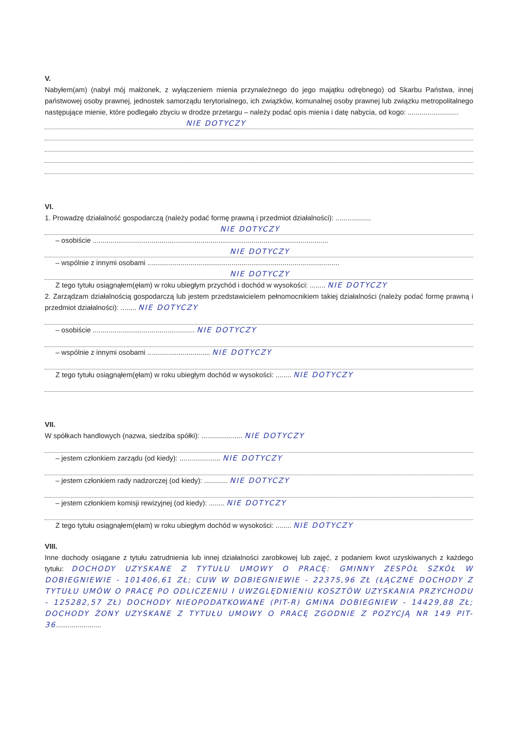V.
Nabyłem(am) (nabył mój małżonek, z wyłączeniem mienia przynależnego do jego majątku odrębnego) od Skarbu Państwa, innej państwowej osoby prawnej, jednostek samorządu terytorialnego, ich związków, komunalnej osoby prawnej lub związku metropolitalnego następujące mienie, które podlegało zbyciu w drodze przetargu – należy podać opis mienia i datę nabycia, od kogo: ..........................
NIE DOTYCZY
VI.
1. Prowadzę działalność gospodarczą (należy podać formę prawną i przedmiot działalności): ..................
NIE DOTYCZY
– osobiście ........................................................................................................................
NIE DOTYCZY
– wspólnie z innymi osobami ..................................................................................................
NIE DOTYCZY
Z tego tytułu osiągnąłem(ęłam) w roku ubiegłym przychód i dochód w wysokości: ........ NIE DOTYCZY
2. Zarządzam działalnością gospodarczą lub jestem przedstawicielem pełnomocnikiem takiej działalności (należy podać formę prawną i przedmiot działalności): ........ NIE DOTYCZY
– osobiście .................................................... NIE DOTYCZY
– wspólnie z innymi osobami ................................ NIE DOTYCZY
Z tego tytułu osiągnąłem(ęłam) w roku ubiegłym dochód w wysokości: ........ NIE DOTYCZY
VII.
W spółkach handlowych (nazwa, siedziba spółki): ..................... NIE DOTYCZY
– jestem członkiem zarządu (od kiedy): ..................... NIE DOTYCZY
– jestem członkiem rady nadzorczej (od kiedy): ............ NIE DOTYCZY
– jestem członkiem komisji rewizyjnej (od kiedy): ........ NIE DOTYCZY
Z tego tytułu osiągnąłem(ęłam) w roku ubiegłym dochód w wysokości: ........ NIE DOTYCZY
VIII.
Inne dochody osiągane z tytułu zatrudnienia lub innej działalności zarobkowej lub zajęć, z podaniem kwot uzyskiwanych z każdego tytułu: DOCHODY UZYSKANE Z TYTUŁU UMOWY O PRACĘ: GMINNY ZESPÓŁ SZKÓŁ W DOBIEGNIEWIE - 101406,61 ZŁ; CUW W DOBIEGNIEWIE - 22375,96 ZŁ (ŁĄCZNE DOCHODY Z TYTUŁU UMÓW O PRACĘ PO ODLICZENIU I UWZGLĘDNIENIU KOSZTÓW UZYSKANIA PRZYCHODU - 125282,57 ZŁ) DOCHODY NIEOPODATKOWANE (PIT-R) GMINA DOBIEGNIEW - 14429,88 ZŁ; DOCHODY ŻONY UZYSKANE Z TYTUŁU UMOWY O PRACĘ ZGODNIE Z POZYCJĄ NR 149 PIT-36.......................